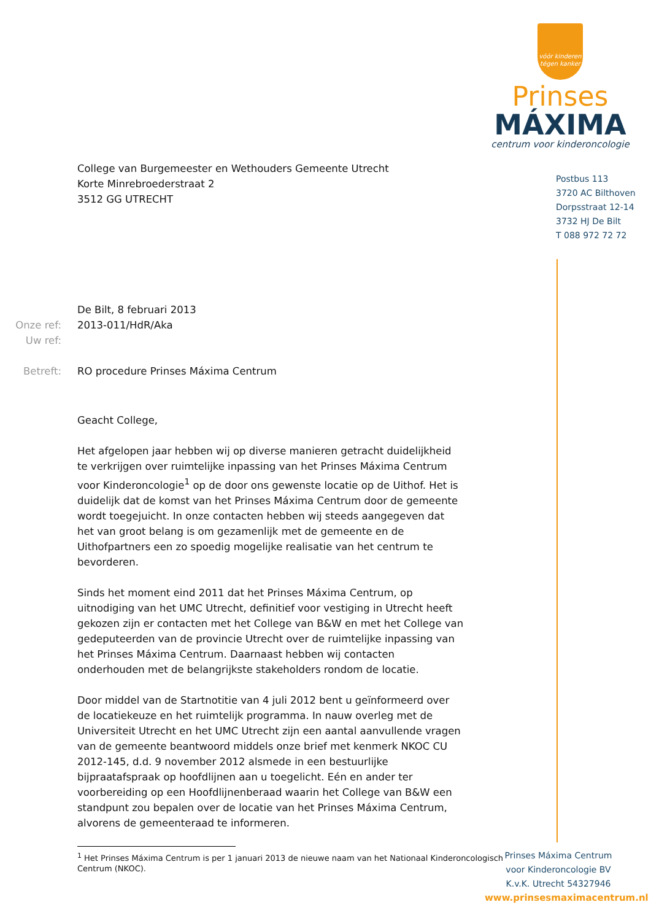vóór kinderen
tégen kanker
Prinses
MÁXIMA
centrum voor kinderoncologie
Postbus 113
3720 AC Bilthoven
Dorpsstraat 12-14
3732 HJ De Bilt
T 088 972 72 72
College van Burgemeester en Wethouders Gemeente Utrecht
Korte Minrebroederstraat 2
3512 GG UTRECHT
De Bilt, 8 februari 2013
Onze ref: 2013-011/HdR/Aka
Uw ref: Betreft: RO procedure Prinses Máxima Centrum
Geacht College,
Het afgelopen jaar hebben wij op diverse manieren getracht duidelijkheid te verkrijgen over ruimtelijke inpassing van het Prinses Máxima Centrum voor Kinderoncologie<sup>1</sup> op de door ons gewenste locatie op de Uithof. Het is duidelijk dat de komst van het Prinses Máxima Centrum door de gemeente wordt toegejuicht. In onze contacten hebben wij steeds aangegeven dat het van groot belang is om gezamenlijk met de gemeente en de Uithofpartners een zo spoedig mogelijke realisatie van het centrum te bevorderen.
Sinds het moment eind 2011 dat het Prinses Máxima Centrum, op uitnodiging van het UMC Utrecht, definitief voor vestiging in Utrecht heeft gekozen zijn er contacten met het College van B&W en met het College van gedeputeerden van de provincie Utrecht over de ruimtelijke inpassing van het Prinses Máxima Centrum. Daarnaast hebben wij contacten onderhouden met de belangrijkste stakeholders rondom de locatie.
Door middel van de Startnotitie van 4 juli 2012 bent u geïnformeerd over de locatiekeuze en het ruimtelijk programma. In nauw overleg met de Universiteit Utrecht en het UMC Utrecht zijn een aantal aanvullende vragen van de gemeente beantwoord middels onze brief met kenmerk NKOC CU 2012-145, d.d. 9 november 2012 alsmede in een bestuurlijke bijpraatafspraak op hoofdlijnen aan u toegelicht. Eén en ander ter voorbereiding op een Hoofdlijnenberaad waarin het College van B&W een standpunt zou bepalen over de locatie van het Prinses Máxima Centrum, alvorens de gemeenteraad te informeren.
<sup>1</sup> Het Prinses Máxima Centrum is per 1 januari 2013 de nieuwe naam van het Nationaal Kinderoncologisch
Centrum (NKOC).
Prinses Máxima Centrum
voor Kinderoncologie BV
K.v.K. Utrecht 54327946
www.prinsesmaximacentrum.nl